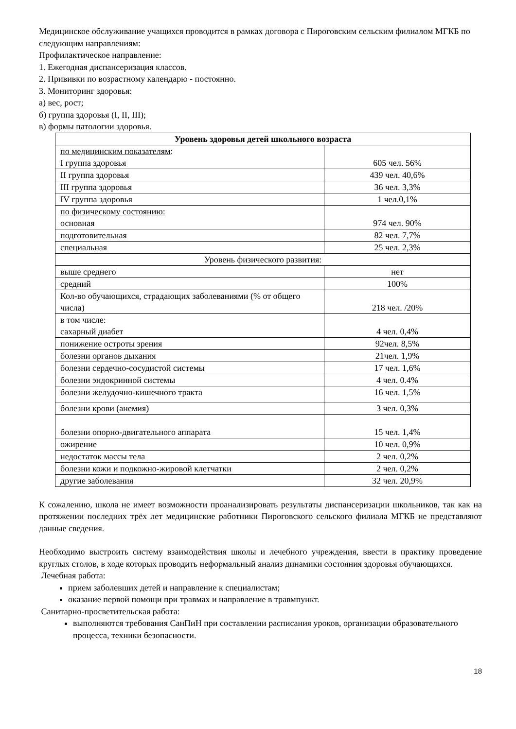Медицинское обслуживание учащихся проводится в рамках договора с Пироговским сельским филиалом МГКБ по следующим направлениям:
Профилактическое направление:
1. Ежегодная диспансеризация классов.
2. Прививки по возрастному календарю - постоянно.
3. Мониторинг здоровья:
а) вес, рост;
б) группа здоровья (I, II, III);
в) формы патологии здоровья.
| Уровень здоровья детей школьного возраста | |
| по медицинским показателям : I группа здоровья | 605 чел. 56% |
| II группа здоровья | 439 чел. 40,6% |
| III группа здоровья | 36 чел. 3,3% |
| IV группа здоровья | 1 чел.0,1% |
| по физическому состоянию: основная | 974 чел. 90% |
| подготовительная | 82 чел. 7,7% |
| специальная | 25 чел. 2,3% |
| Уровень физического развития: | |
| выше среднего | нет |
| средний | 100% |
| Кол-во обучающихся, страдающих заболеваниями (% от общего числа) | 218 чел. /20% |
| в том числе: сахарный диабет | 4 чел. 0,4% |
| понижение остроты зрения | 92чел. 8,5% |
| болезни органов дыхания | 21чел. 1,9% |
| болезни сердечно-сосудистой системы | 17 чел. 1,6% |
| болезни эндокринной системы | 4 чел. 0.4% |
| болезни желудочно-кишечного тракта | 16 чел. 1,5% |
| болезни крови (анемия) | 3 чел. 0,3% |
| болезни опорно-двигательного аппарата | 15 чел. 1,4% |
| ожирение | 10 чел. 0,9% |
| недостаток массы тела | 2 чел. 0,2% |
| болезни кожи и подкожно-жировой клетчатки | 2 чел. 0,2% |
| другие заболевания | 32 чел. 20,9% |
К сожалению, школа не имеет возможности проанализировать результаты диспансеризации школьников, так как на протяжении последних трёх лет медицинские работники Пироговского сельского филиала МГКБ не представляют данные сведения.
Необходимо выстроить систему взаимодействия школы и лечебного учреждения, ввести в практику проведение круглых столов, в ходе которых проводить неформальный анализ динамики состояния здоровья обучающихся.
Лечебная работа:
прием заболевших детей и направление к специалистам;
оказание первой помощи при травмах и направление в травмпункт.
Санитарно-просветительская работа:
выполняются требования СанПиН при составлении расписания уроков, организации образовательного процесса, техники безопасности.
18